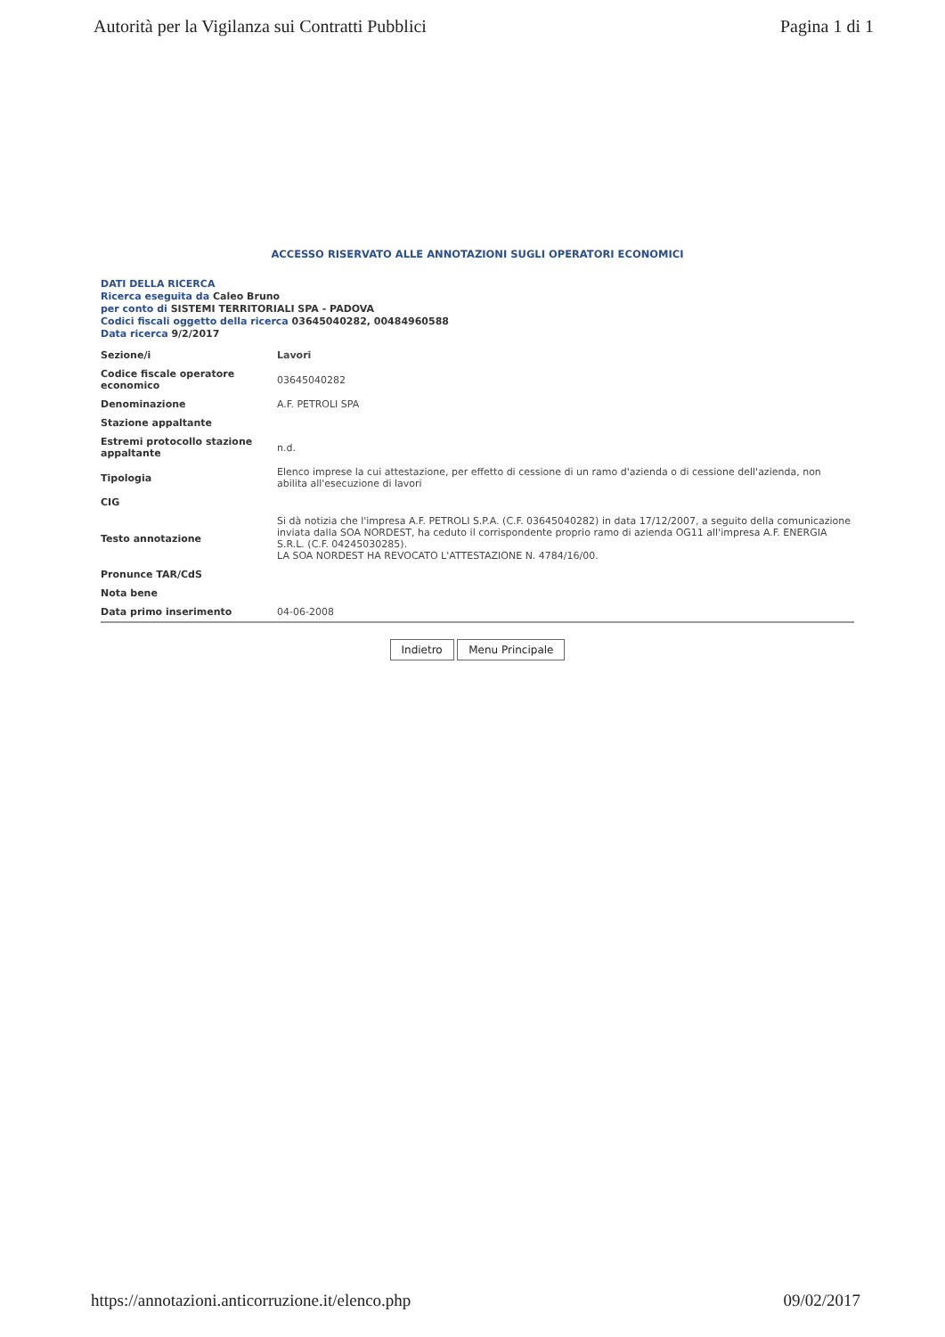Autorità per la Vigilanza sui Contratti Pubblici Pagina 1 di 1
ACCESSO RISERVATO ALLE ANNOTAZIONI SUGLI OPERATORI ECONOMICI
DATI DELLA RICERCA
Ricerca eseguita da Caleo Bruno
per conto di SISTEMI TERRITORIALI SPA - PADOVA
Codici fiscali oggetto della ricerca 03645040282, 00484960588
Data ricerca 9/2/2017
| Sezione/i | Lavori |
| Codice fiscale operatore economico | 03645040282 |
| Denominazione | A.F. PETROLI SPA |
| Stazione appaltante | |
| Estremi protocollo stazione appaltante | n.d. |
| Tipologia | Elenco imprese la cui attestazione, per effetto di cessione di un ramo d'azienda o di cessione dell'azienda, non abilita all'esecuzione di lavori |
| CIG | |
| Testo annotazione | Si dà notizia che l'impresa A.F. PETROLI S.P.A. (C.F. 03645040282) in data 17/12/2007, a seguito della comunicazione inviata dalla SOA NORDEST, ha ceduto il corrispondente proprio ramo di azienda OG11 all'impresa A.F. ENERGIA S.R.L. (C.F. 04245030285). LA SOA NORDEST HA REVOCATO L'ATTESTAZIONE N. 4784/16/00. |
| Pronunce TAR/CdS | |
| Nota bene | |
| Data primo inserimento | 04-06-2008 |
Indietro Menu Principale
https://annotazioni.anticorruzione.it/elenco.php 09/02/2017